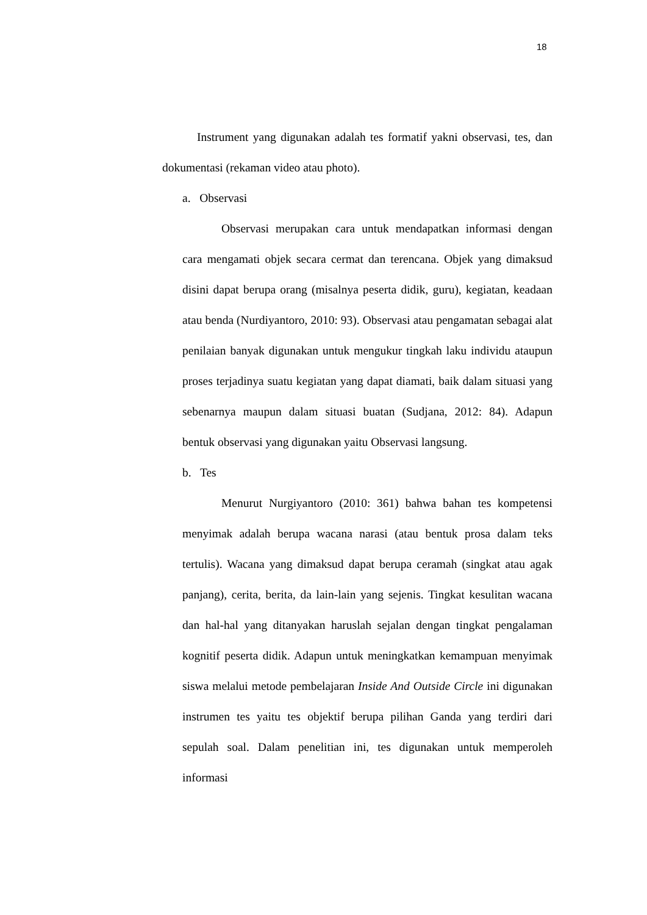18
Instrument yang digunakan adalah tes formatif yakni observasi, tes, dan dokumentasi (rekaman video atau photo).
a. Observasi
Observasi merupakan cara untuk mendapatkan informasi dengan cara mengamati objek secara cermat dan terencana. Objek yang dimaksud disini dapat berupa orang (misalnya peserta didik, guru), kegiatan, keadaan atau benda (Nurdiyantoro, 2010: 93). Observasi atau pengamatan sebagai alat penilaian banyak digunakan untuk mengukur tingkah laku individu ataupun proses terjadinya suatu kegiatan yang dapat diamati, baik dalam situasi yang sebenarnya maupun dalam situasi buatan (Sudjana, 2012: 84). Adapun bentuk observasi yang digunakan yaitu Observasi langsung.
b. Tes
Menurut Nurgiyantoro (2010: 361) bahwa bahan tes kompetensi menyimak adalah berupa wacana narasi (atau bentuk prosa dalam teks tertulis). Wacana yang dimaksud dapat berupa ceramah (singkat atau agak panjang), cerita, berita, da lain-lain yang sejenis. Tingkat kesulitan wacana dan hal-hal yang ditanyakan haruslah sejalan dengan tingkat pengalaman kognitif peserta didik. Adapun untuk meningkatkan kemampuan menyimak siswa melalui metode pembelajaran Inside And Outside Circle ini digunakan instrumen tes yaitu tes objektif berupa pilihan Ganda yang terdiri dari sepulah soal. Dalam penelitian ini, tes digunakan untuk memperoleh informasi